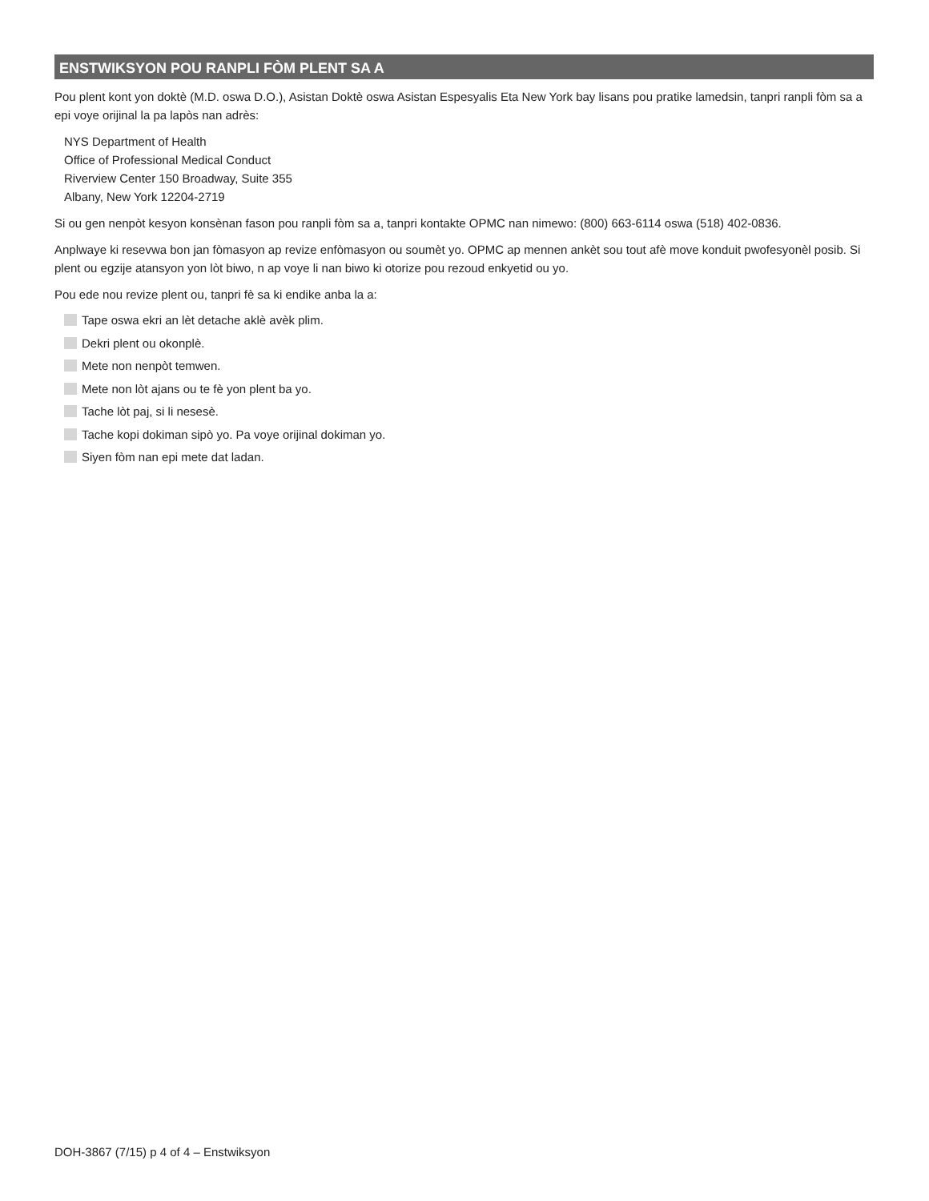ENSTWIKSYON POU RANPLI FÒM PLENT SA A
Pou plent kont yon doktè (M.D. oswa D.O.), Asistan Doktè oswa Asistan Espesyalis Eta New York bay lisans pou pratike lamedsin, tanpri ranpli fòm sa a epi voye orijinal la pa lapòs nan adrès:
NYS Department of Health
Office of Professional Medical Conduct
Riverview Center 150 Broadway, Suite 355
Albany, New York 12204-2719
Si ou gen nenpòt kesyon konsènan fason pou ranpli fòm sa a, tanpri kontakte OPMC nan nimewo: (800) 663-6114 oswa (518) 402-0836.
Anplwaye ki resevwa bon jan fòmasyon ap revize enfòmasyon ou soumèt yo. OPMC ap mennen ankèt sou tout afè move konduit pwofesyonèl posib. Si plent ou egzije atansyon yon lòt biwo, n ap voye li nan biwo ki otorize pou rezoud enkyetid ou yo.
Pou ede nou revize plent ou, tanpri fè sa ki endike anba la a:
Tape oswa ekri an lèt detache aklè avèk plim.
Dekri plent ou okonplè.
Mete non nenpòt temwen.
Mete non lòt ajans ou te fè yon plent ba yo.
Tache lòt paj, si li nesesè.
Tache kopi dokiman sipò yo. Pa voye orijinal dokiman yo.
Siyen fòm nan epi mete dat ladan.
DOH-3867 (7/15) p 4 of 4 – Enstwiksyon